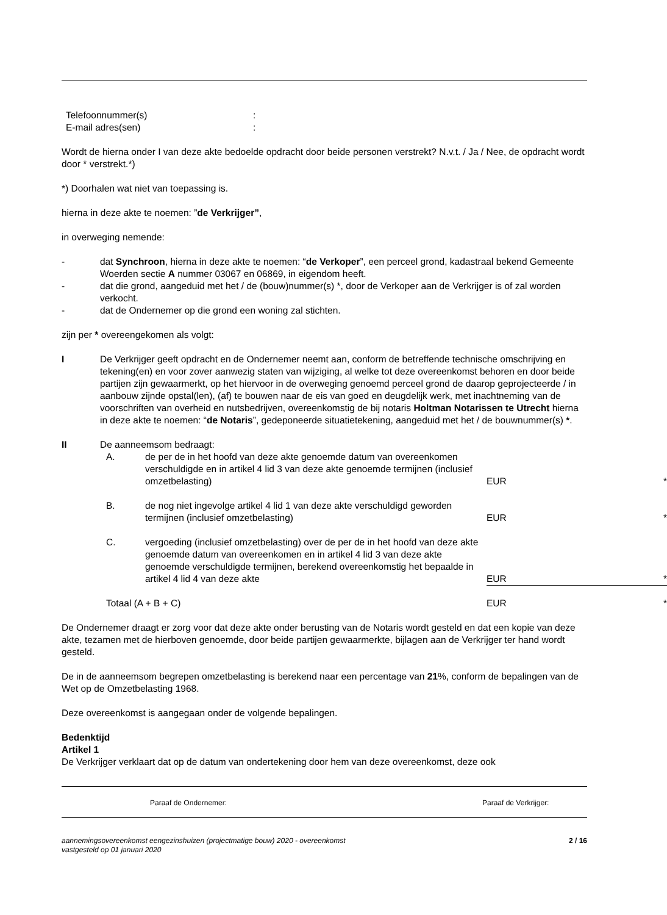Telefoonnummer(s):
E-mail adres(sen):
Wordt de hierna onder I van deze akte bedoelde opdracht door beide personen verstrekt? N.v.t. / Ja / Nee, de opdracht wordt door * verstrekt.*)
*) Doorhalen wat niet van toepassing is.
hierna in deze akte te noemen: ”de Verkrijger”,
in overweging nemende:
- dat Synchroon, hierna in deze akte te noemen: “de Verkoper”, een perceel grond, kadastraal bekend Gemeente Woerden sectie A nummer 03067 en 06869, in eigendom heeft.
- dat die grond, aangeduid met het / de (bouw)nummer(s) *, door de Verkoper aan de Verkrijger is of zal worden verkocht.
- dat de Ondernemer op die grond een woning zal stichten.
zijn per * overeengekomen als volgt:
I De Verkrijger geeft opdracht en de Ondernemer neemt aan, conform de betreffende technische omschrijving en tekening(en) en voor zover aanwezig staten van wijziging, al welke tot deze overeenkomst behoren en door beide partijen zijn gewaarmerkt, op het hiervoor in de overweging genoemd perceel grond de daarop geprojecteerde / in aanbouw zijnde opstal(len), (af) te bouwen naar de eis van goed en deugdelijk werk, met inachtneming van de voorschriften van overheid en nutsbedrijven, overeenkomstig de bij notaris Holtman Notarissen te Utrecht hierna in deze akte te noemen: “de Notaris”, gedeponeerde situatietekening, aangeduid met het / de bouwnummer(s) *.
II De aanneemsom bedraagt:
| A. | de per de in het hoofd van deze akte genoemde datum van overeenkomen verschuldigde en in artikel 4 lid 3 van deze akte genoemde termijnen (inclusief omzetbelasting) | EUR | * |
| B. | de nog niet ingevolge artikel 4 lid 1 van deze akte verschuldigd geworden termijnen (inclusief omzetbelasting) | EUR | * |
| C. | vergoeding (inclusief omzetbelasting) over de per de in het hoofd van deze akte genoemde datum van overeenkomen en in artikel 4 lid 3 van deze akte genoemde verschuldigde termijnen, berekend overeenkomstig het bepaalde in artikel 4 lid 4 van deze akte | EUR | * |
| Totaal (A + B + C) | | EUR | * |
De Ondernemer draagt er zorg voor dat deze akte onder berusting van de Notaris wordt gesteld en dat een kopie van deze akte, tezamen met de hierboven genoemde, door beide partijen gewaarmerkte, bijlagen aan de Verkrijger ter hand wordt gesteld.
De in de aanneemsom begrepen omzetbelasting is berekend naar een percentage van 21%, conform de bepalingen van de Wet op de Omzetbelasting 1968.
Deze overeenkomst is aangegaan onder de volgende bepalingen.
Bedenktijd
Artikel 1
De Verkrijger verklaart dat op de datum van ondertekening door hem van deze overeenkomst, deze ook
Paraaf de Ondernemer: Paraaf de Verkrijger:
aannemingsovereenkomst eengezinshuizen (projectmatige bouw) 2020 - overeenkomst
vastgesteld op 01 januari 2020 2 / 16